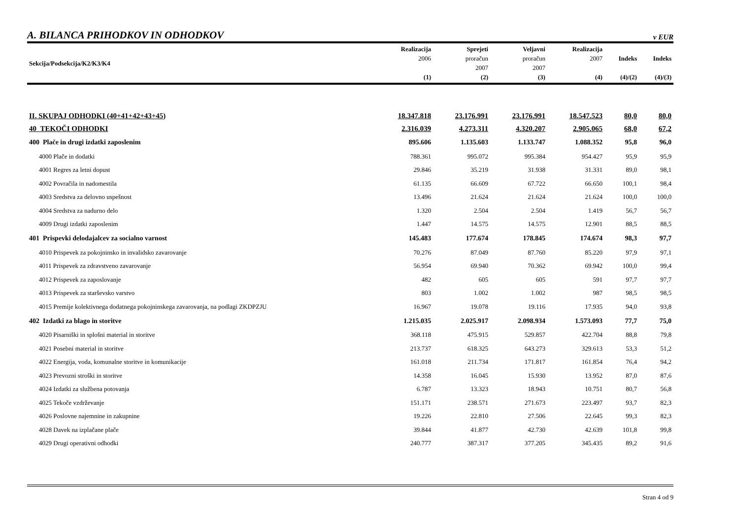A. BILANCA PRIHODKOV IN ODHODKOV
v EUR
| Sekcija/Podsekcija/K2/K3/K4 | Realizacija 2006 (1) | Sprejeti proračun 2007 (2) | Veljavni proračun 2007 (3) | Realizacija 2007 (4) | Indeks (4)/(2) | Indeks (4)/(3) |
| --- | --- | --- | --- | --- | --- | --- |
| II. SKUPAJ ODHODKI (40+41+42+43+45) | 18.347.818 | 23.176.991 | 23.176.991 | 18.547.523 | 80,0 | 80,0 |
| 40 TEKOČI ODHODKI | 2.316.039 | 4.273.311 | 4.320.207 | 2.905.065 | 68,0 | 67,2 |
| 400 Plače in drugi izdatki zaposlenim | 895.606 | 1.135.603 | 1.133.747 | 1.088.352 | 95,8 | 96,0 |
| 4000 Plače in dodatki | 788.361 | 995.072 | 995.384 | 954.427 | 95,9 | 95,9 |
| 4001 Regres za letni dopust | 29.846 | 35.219 | 31.938 | 31.331 | 89,0 | 98,1 |
| 4002 Povračila in nadomestila | 61.135 | 66.609 | 67.722 | 66.650 | 100,1 | 98,4 |
| 4003 Sredstva za delovno uspešnost | 13.496 | 21.624 | 21.624 | 21.624 | 100,0 | 100,0 |
| 4004 Sredstva za nadurno delo | 1.320 | 2.504 | 2.504 | 1.419 | 56,7 | 56,7 |
| 4009 Drugi izdatki zaposlenim | 1.447 | 14.575 | 14.575 | 12.901 | 88,5 | 88,5 |
| 401 Prispevki delodajalcev za socialno varnost | 145.483 | 177.674 | 178.845 | 174.674 | 98,3 | 97,7 |
| 4010 Prispevek za pokojninsko in invalidsko zavarovanje | 70.276 | 87.049 | 87.760 | 85.220 | 97,9 | 97,1 |
| 4011 Prispevek za zdravstveno zavarovanje | 56.954 | 69.940 | 70.362 | 69.942 | 100,0 | 99,4 |
| 4012 Prispevek za zaposlovanje | 482 | 605 | 605 | 591 | 97,7 | 97,7 |
| 4013 Prispevek za starševsko varstvo | 803 | 1.002 | 1.002 | 987 | 98,5 | 98,5 |
| 4015 Premije kolektivnega dodatnega pokojninskega zavarovanja, na podlagi ZKDPZJU | 16.967 | 19.078 | 19.116 | 17.935 | 94,0 | 93,8 |
| 402 Izdatki za blago in storitve | 1.215.035 | 2.025.917 | 2.098.934 | 1.573.093 | 77,7 | 75,0 |
| 4020 Pisarniški in splošni material in storitve | 368.118 | 475.915 | 529.857 | 422.704 | 88,8 | 79,8 |
| 4021 Posebni material in storitve | 213.737 | 618.325 | 643.273 | 329.613 | 53,3 | 51,2 |
| 4022 Energija, voda, komunalne storitve in komunikacije | 161.018 | 211.734 | 171.817 | 161.854 | 76,4 | 94,2 |
| 4023 Prevozni stroški in storitve | 14.358 | 16.045 | 15.930 | 13.952 | 87,0 | 87,6 |
| 4024 Izdatki za službena potovanja | 6.787 | 13.323 | 18.943 | 10.751 | 80,7 | 56,8 |
| 4025 Tekoče vzdrževanje | 151.171 | 238.571 | 271.673 | 223.497 | 93,7 | 82,3 |
| 4026 Poslovne najemnine in zakupnine | 19.226 | 22.810 | 27.506 | 22.645 | 99,3 | 82,3 |
| 4028 Davek na izplačane plače | 39.844 | 41.877 | 42.730 | 42.639 | 101,8 | 99,8 |
| 4029 Drugi operativni odhodki | 240.777 | 387.317 | 377.205 | 345.435 | 89,2 | 91,6 |
Stran 4 od 9